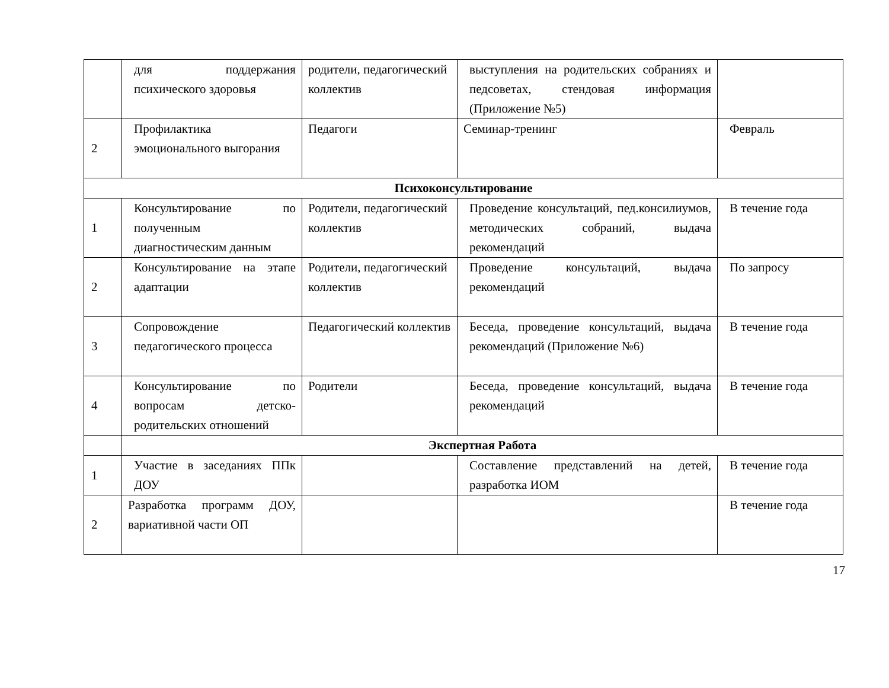| | для поддержания психического здоровья | родители, педагогический коллектив | выступления на родительских собраниях и педсоветах, стендовая информация (Приложение №5) | |
| 2 | Профилактика эмоционального выгорания | Педагоги | Семинар-тренинг | Февраль |
| Психоконсультирование | | | | |
| 1 | Консультирование по полученным диагностическим данным | Родители, педагогический коллектив | Проведение консультаций, пед.консилиумов, методических собраний, выдача рекомендаций | В течение года |
| 2 | Консультирование на этапе адаптации | Родители, педагогический коллектив | Проведение консультаций, выдача рекомендаций | По запросу |
| 3 | Сопровождение педагогического процесса | Педагогический коллектив | Беседа, проведение консультаций, выдача рекомендаций (Приложение №6) | В течение года |
| 4 | Консультирование по вопросам детско-родительских отношений | Родители | Беседа, проведение консультаций, выдача рекомендаций | В течение года |
| | Экспертная Работа | | | |
| 1 | Участие в заседаниях ППк ДОУ | | Составление представлений на детей, разработка ИОМ | В течение года |
| 2 | Разработка программ ДОУ, вариативной части ОП | | | В течение года |
17